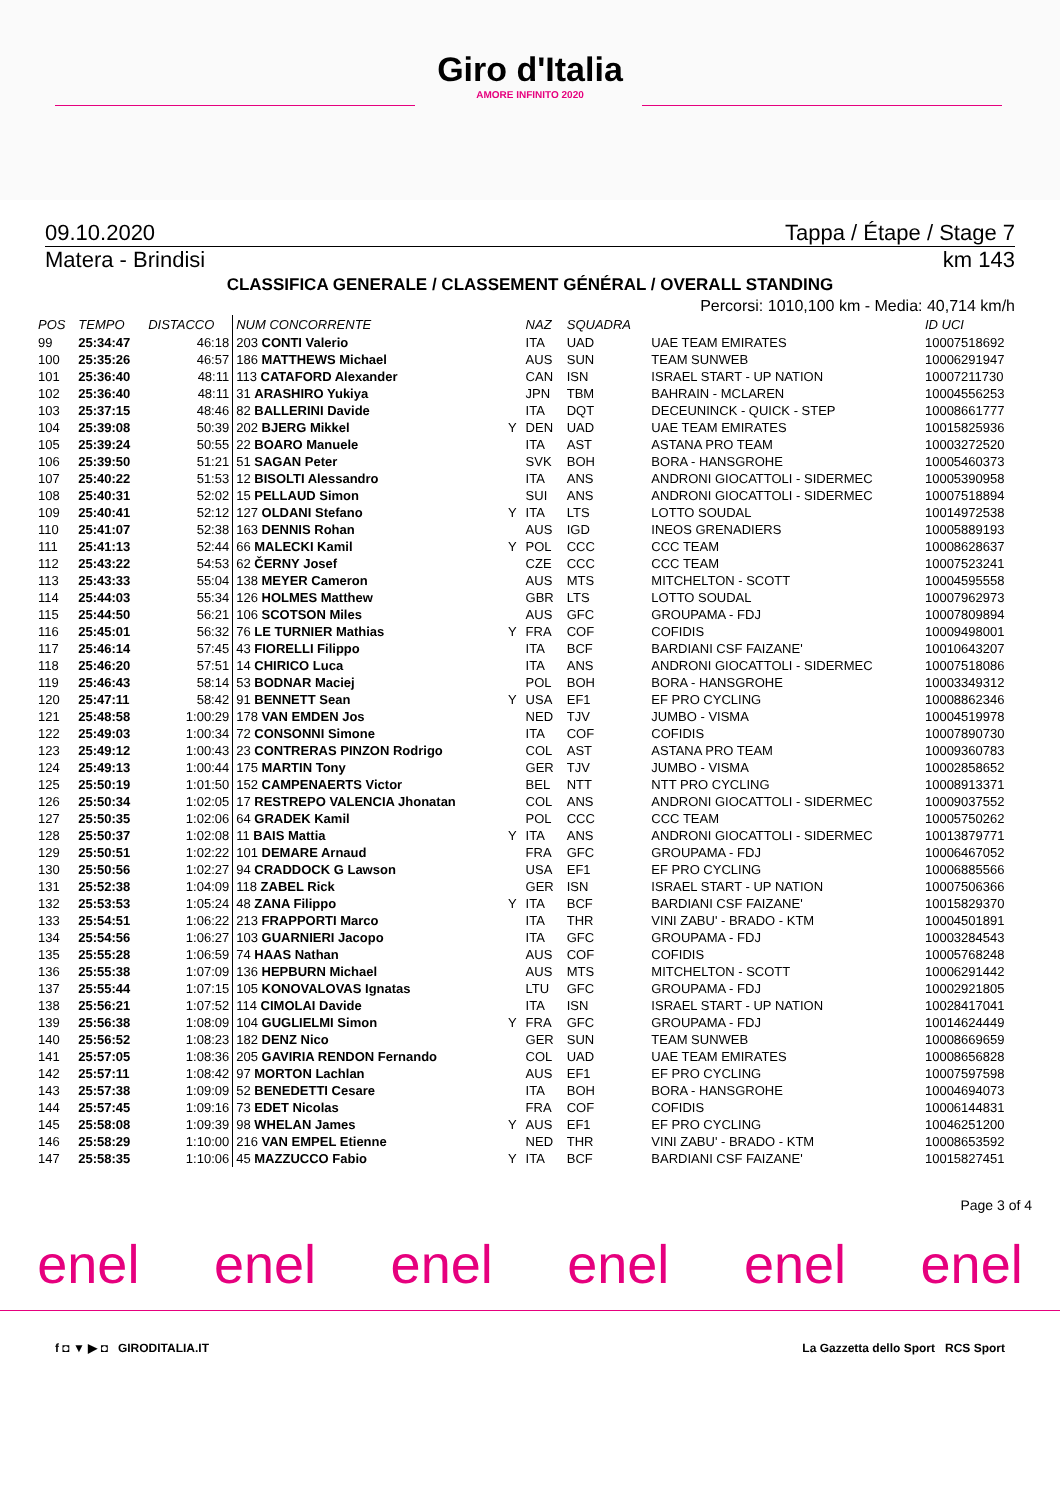Giro d'Italia
AMORE INFINITO 2020
09.10.2020 Tappa / Étape / Stage 7
Matera - Brindisi km 143
CLASSIFICA GENERALE / CLASSEMENT GÉNÉRAL / OVERALL STANDING
Percorsi: 1010,100 km - Media: 40,714 km/h
| POS | TEMPO | DISTACCO | NUM CONCORRENTE | | NAZ | SQUADRA | | ID UCI |
| --- | --- | --- | --- | --- | --- | --- | --- | --- |
| 99 | 25:34:47 | 46:18 | 203 CONTI Valerio | | ITA | UAD | UAE TEAM EMIRATES | 10007518692 |
| 100 | 25:35:26 | 46:57 | 186 MATTHEWS Michael | | AUS | SUN | TEAM SUNWEB | 10006291947 |
| 101 | 25:36:40 | 48:11 | 113 CATAFORD Alexander | | CAN | ISN | ISRAEL START - UP NATION | 10007211730 |
| 102 | 25:36:40 | 48:11 | 31 ARASHIRO Yukiya | | JPN | TBM | BAHRAIN - MCLAREN | 10004556253 |
| 103 | 25:37:15 | 48:46 | 82 BALLERINI Davide | | ITA | DQT | DECEUNINCK - QUICK - STEP | 10008661777 |
| 104 | 25:39:08 | 50:39 | 202 BJERG Mikkel | Y | DEN | UAD | UAE TEAM EMIRATES | 10015825936 |
| 105 | 25:39:24 | 50:55 | 22 BOARO Manuele | | ITA | AST | ASTANA PRO TEAM | 10003272520 |
| 106 | 25:39:50 | 51:21 | 51 SAGAN Peter | | SVK | BOH | BORA - HANSGROHE | 10005460373 |
| 107 | 25:40:22 | 51:53 | 12 BISOLTI Alessandro | | ITA | ANS | ANDRONI GIOCATTOLI - SIDERMEC | 10005390958 |
| 108 | 25:40:31 | 52:02 | 15 PELLAUD Simon | | SUI | ANS | ANDRONI GIOCATTOLI - SIDERMEC | 10007518894 |
| 109 | 25:40:41 | 52:12 | 127 OLDANI Stefano | Y | ITA | LTS | LOTTO SOUDAL | 10014972538 |
| 110 | 25:41:07 | 52:38 | 163 DENNIS Rohan | | AUS | IGD | INEOS GRENADIERS | 10005889193 |
| 111 | 25:41:13 | 52:44 | 66 MALECKI Kamil | Y | POL | CCC | CCC TEAM | 10008628637 |
| 112 | 25:43:22 | 54:53 | 62 ČERNY Josef | | CZE | CCC | CCC TEAM | 10007523241 |
| 113 | 25:43:33 | 55:04 | 138 MEYER Cameron | | AUS | MTS | MITCHELTON - SCOTT | 10004595558 |
| 114 | 25:44:03 | 55:34 | 126 HOLMES Matthew | | GBR | LTS | LOTTO SOUDAL | 10007962973 |
| 115 | 25:44:50 | 56:21 | 106 SCOTSON Miles | | AUS | GFC | GROUPAMA - FDJ | 10007809894 |
| 116 | 25:45:01 | 56:32 | 76 LE TURNIER Mathias | Y | FRA | COF | COFIDIS | 10009498001 |
| 117 | 25:46:14 | 57:45 | 43 FIORELLI Filippo | | ITA | BCF | BARDIANI CSF FAIZANE' | 10010643207 |
| 118 | 25:46:20 | 57:51 | 14 CHIRICO Luca | | ITA | ANS | ANDRONI GIOCATTOLI - SIDERMEC | 10007518086 |
| 119 | 25:46:43 | 58:14 | 53 BODNAR Maciej | | POL | BOH | BORA - HANSGROHE | 10003349312 |
| 120 | 25:47:11 | 58:42 | 91 BENNETT Sean | Y | USA | EF1 | EF PRO CYCLING | 10008862346 |
| 121 | 25:48:58 | 1:00:29 | 178 VAN EMDEN Jos | | NED | TJV | JUMBO - VISMA | 10004519978 |
| 122 | 25:49:03 | 1:00:34 | 72 CONSONNI Simone | | ITA | COF | COFIDIS | 10007890730 |
| 123 | 25:49:12 | 1:00:43 | 23 CONTRERAS PINZON Rodrigo | | COL | AST | ASTANA PRO TEAM | 10009360783 |
| 124 | 25:49:13 | 1:00:44 | 175 MARTIN Tony | | GER | TJV | JUMBO - VISMA | 10002858652 |
| 125 | 25:50:19 | 1:01:50 | 152 CAMPENAERTS Victor | | BEL | NTT | NTT PRO CYCLING | 10008913371 |
| 126 | 25:50:34 | 1:02:05 | 17 RESTREPO VALENCIA Jhonatan | | COL | ANS | ANDRONI GIOCATTOLI - SIDERMEC | 10009037552 |
| 127 | 25:50:35 | 1:02:06 | 64 GRADEK Kamil | | POL | CCC | CCC TEAM | 10005750262 |
| 128 | 25:50:37 | 1:02:08 | 11 BAIS Mattia | Y | ITA | ANS | ANDRONI GIOCATTOLI - SIDERMEC | 10013879771 |
| 129 | 25:50:51 | 1:02:22 | 101 DEMARE Arnaud | | FRA | GFC | GROUPAMA - FDJ | 10006467052 |
| 130 | 25:50:56 | 1:02:27 | 94 CRADDOCK G Lawson | | USA | EF1 | EF PRO CYCLING | 10006885566 |
| 131 | 25:52:38 | 1:04:09 | 118 ZABEL Rick | | GER | ISN | ISRAEL START - UP NATION | 10007506366 |
| 132 | 25:53:53 | 1:05:24 | 48 ZANA Filippo | Y | ITA | BCF | BARDIANI CSF FAIZANE' | 10015829370 |
| 133 | 25:54:51 | 1:06:22 | 213 FRAPPORTI Marco | | ITA | THR | VINI ZABU' - BRADO - KTM | 10004501891 |
| 134 | 25:54:56 | 1:06:27 | 103 GUARNIERI Jacopo | | ITA | GFC | GROUPAMA - FDJ | 10003284543 |
| 135 | 25:55:28 | 1:06:59 | 74 HAAS Nathan | | AUS | COF | COFIDIS | 10005768248 |
| 136 | 25:55:38 | 1:07:09 | 136 HEPBURN Michael | | AUS | MTS | MITCHELTON - SCOTT | 10006291442 |
| 137 | 25:55:44 | 1:07:15 | 105 KONOVALOVAS Ignatas | | LTU | GFC | GROUPAMA - FDJ | 10002921805 |
| 138 | 25:56:21 | 1:07:52 | 114 CIMOLAI Davide | | ITA | ISN | ISRAEL START - UP NATION | 10028417041 |
| 139 | 25:56:38 | 1:08:09 | 104 GUGLIELMI Simon | Y | FRA | GFC | GROUPAMA - FDJ | 10014624449 |
| 140 | 25:56:52 | 1:08:23 | 182 DENZ Nico | | GER | SUN | TEAM SUNWEB | 10008669659 |
| 141 | 25:57:05 | 1:08:36 | 205 GAVIRIA RENDON Fernando | | COL | UAD | UAE TEAM EMIRATES | 10008656828 |
| 142 | 25:57:11 | 1:08:42 | 97 MORTON Lachlan | | AUS | EF1 | EF PRO CYCLING | 10007597598 |
| 143 | 25:57:38 | 1:09:09 | 52 BENEDETTI Cesare | | ITA | BOH | BORA - HANSGROHE | 10004694073 |
| 144 | 25:57:45 | 1:09:16 | 73 EDET Nicolas | | FRA | COF | COFIDIS | 10006144831 |
| 145 | 25:58:08 | 1:09:39 | 98 WHELAN James | Y | AUS | EF1 | EF PRO CYCLING | 10046251200 |
| 146 | 25:58:29 | 1:10:00 | 216 VAN EMPEL Etienne | | NED | THR | VINI ZABU' - BRADO - KTM | 10008653592 |
| 147 | 25:58:35 | 1:10:06 | 45 MAZZUCCO Fabio | Y | ITA | BCF | BARDIANI CSF FAIZANE' | 10015827451 |
Page 3 of 4
enel enel enel enel enel enel
f ◘ ▼ ▶ ◘ GIRODITALIA.IT La Gazzetta dello Sport RCS Sport